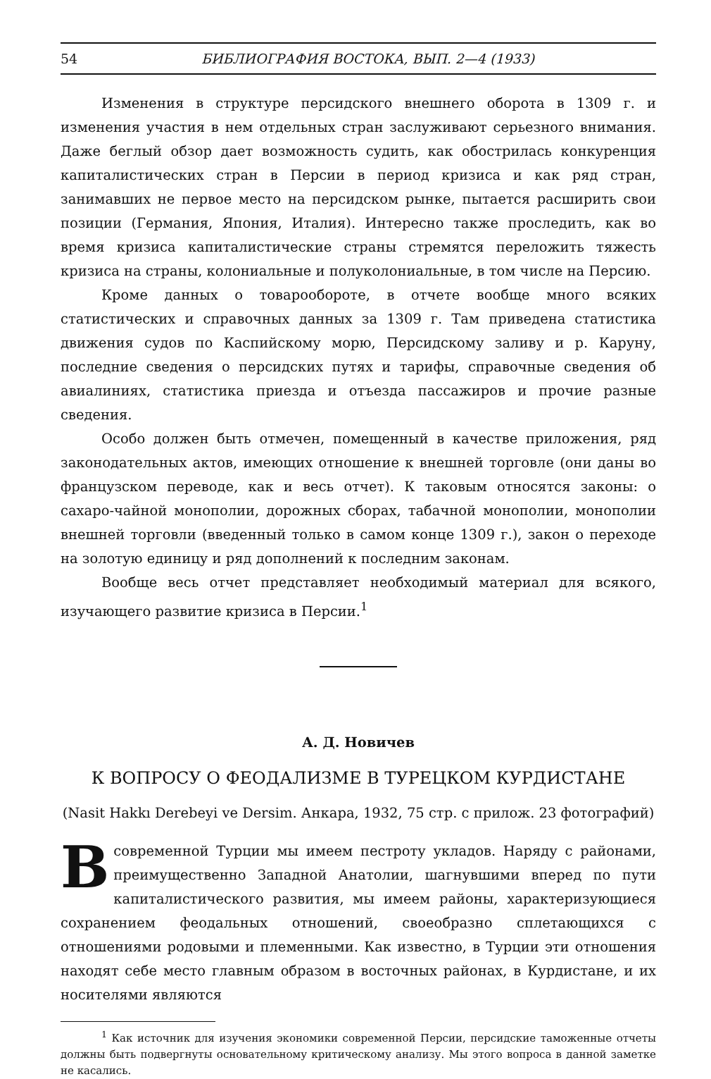54 БИБЛИОГРАФИЯ ВОСТОКА, ВЫП. 2—4 (1933)
Изменения в структуре персидского внешнего оборота в 1309 г. и изменения участия в нем отдельных стран заслуживают серьезного внимания. Даже беглый обзор дает возможность судить, как обострилась конкуренция капиталистических стран в Персии в период кризиса и как ряд стран, занимавших не первое место на персидском рынке, пытается расширить свои позиции (Германия, Япония, Италия). Интересно также проследить, как во время кризиса капиталистические страны стремятся переложить тяжесть кризиса на страны, колониальные и полуколониальные, в том числе на Персию.
Кроме данных о товарообороте, в отчете вообще много всяких статистических и справочных данных за 1309 г. Там приведена статистика движения судов по Каспийскому морю, Персидскому заливу и р. Каруну, последние сведения о персидских путях и тарифы, справочные сведения об авиалиниях, статистика приезда и отъезда пассажиров и прочие разные сведения.
Особо должен быть отмечен, помещенный в качестве приложения, ряд законодательных актов, имеющих отношение к внешней торговле (они даны во французском переводе, как и весь отчет). К таковым относятся законы: о сахаро-чайной монополии, дорожных сборах, табачной монополии, монополии внешней торговли (введенный только в самом конце 1309 г.), закон о переходе на золотую единицу и ряд дополнений к последним законам.
Вообще весь отчет представляет необходимый материал для всякого, изучающего развитие кризиса в Персии.<sup>1</sup>
А. Д. Новичев
К ВОПРОСУ О ФЕОДАЛИЗМЕ В ТУРЕЦКОМ КУРДИСТАНЕ
(Nasit Hakkı Derebeyi ve Dersim. Анкара, 1932, 75 стр. с прилож. 23 фотографий)
В современной Турции мы имеем пестроту укладов. Наряду с районами, преимущественно Западной Анатолии, шагнувшими вперед по пути капиталистического развития, мы имеем районы, характеризующиеся сохранением феодальных отношений, своеобразно сплетающихся с отношениями родовыми и племенными. Как известно, в Турции эти отношения находят себе место главным образом в восточных районах, в Курдистане, и их носителями являются
<sup>1</sup> Как источник для изучения экономики современной Персии, персидские таможенные отчеты должны быть подвергнуты основательному критическому анализу. Мы этого вопроса в данной заметке не касались.